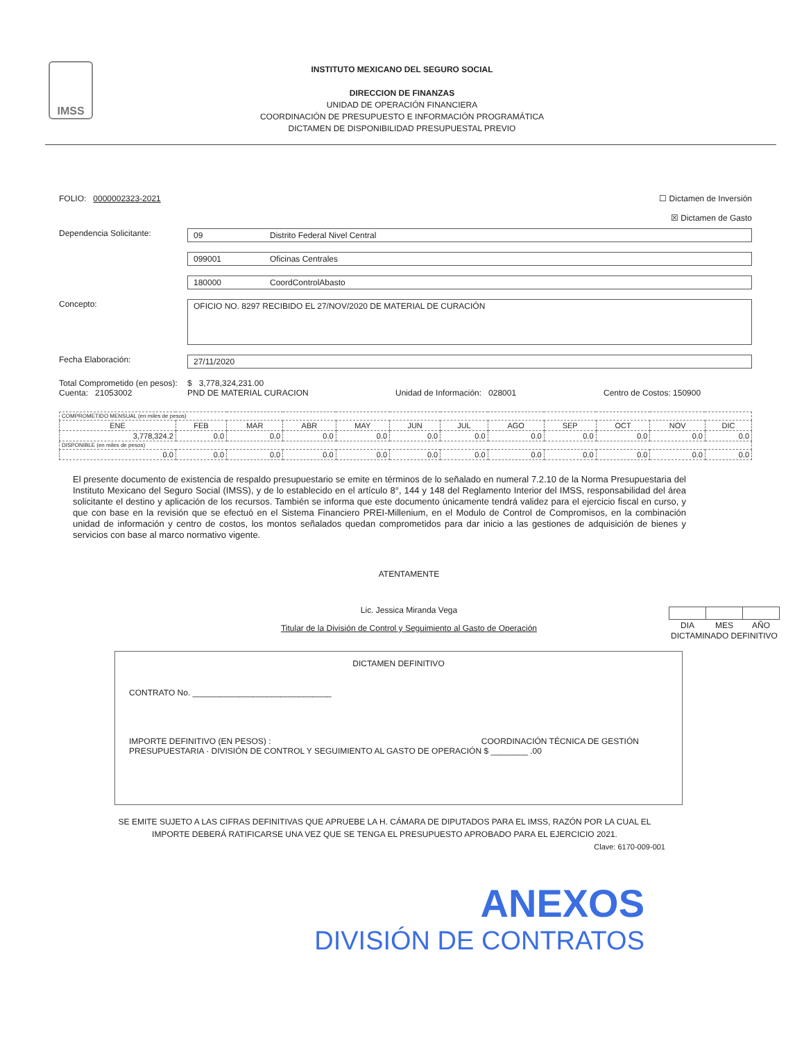IMSS
INSTITUTO MEXICANO DEL SEGURO SOCIAL
DIRECCION DE FINANZAS
UNIDAD DE OPERACIÓN FINANCIERA
COORDINACIÓN DE PRESUPUESTO E INFORMACIÓN PROGRAMÁTICA
DICTAMEN DE DISPONIBILIDAD PRESUPUESTAL PREVIO
FOLIO: 0000002323-2021 ☐ Dictamen de Inversión
☒ Dictamen de Gasto
Dependencia Solicitante: 09 Distrito Federal Nivel Central
099001 Oficinas Centrales
180000 CoordControlAbasto
Concepto:
OFICIO NO. 8297 RECIBIDO EL 27/NOV/2020 DE MATERIAL DE CURACIÓN
Fecha Elaboración: 27/11/2020
Total Comprometido (en pesos): $ 3,778,324,231.00
Cuenta: 21053002 PND DE MATERIAL CURACION Unidad de Información: 028001 Centro de Costos: 150900
| COMPROMETIDO MENSUAL (en miles de pesos) | | | | | | | | | | | |
| ENE | FEB | MAR | ABR | MAY | JUN | JUL | AGO | SEP | OCT | NOV | DIC |
| 3,778,324.2 | 0.0 | 0.0 | 0.0 | 0.0 | 0.0 | 0.0 | 0.0 | 0.0 | 0.0 | 0.0 | 0.0 |
| DISPONIBLE (en miles de pesos) | | | | | | | | | | | |
| 0.0 | 0.0 | 0.0 | 0.0 | 0.0 | 0.0 | 0.0 | 0.0 | 0.0 | 0.0 | 0.0 | 0.0 |
El presente documento de existencia de respaldo presupuestario se emite en términos de lo señalado en numeral 7.2.10 de la Norma Presupuestaria del Instituto Mexicano del Seguro Social (IMSS), y de lo establecido en el artículo 8°, 144 y 148 del Reglamento Interior del IMSS, responsabilidad del área solicitante el destino y aplicación de los recursos. También se informa que este documento únicamente tendrá validez para el ejercicio fiscal en curso, y que con base en la revisión que se efectuó en el Sistema Financiero PREI-Millenium, en el Modulo de Control de Compromisos, en la combinación unidad de información y centro de costos, los montos señalados quedan comprometidos para dar inicio a las gestiones de adquisición de bienes y servicios con base al marco normativo vigente.
ATENTAMENTE
Lic. Jessica Miranda Vega
Titular de la División de Control y Seguimiento al Gasto de Operación
| DIA | MES | AÑO |
DICTAMINADO DEFINITIVO
DICTAMEN DEFINITIVO
CONTRATO No. ______________________________
IMPORTE DEFINITIVO (EN PESOS) : COORDINACIÓN TÉCNICA DE GESTIÓN PRESUPUESTARIA · DIVISIÓN DE CONTROL Y SEGUIMIENTO AL GASTO DE OPERACIÓN $ ________ .00
SE EMITE SUJETO A LAS CIFRAS DEFINITIVAS QUE APRUEBE LA H. CÁMARA DE DIPUTADOS PARA EL IMSS, RAZÓN POR LA CUAL EL IMPORTE DEBERÁ RATIFICARSE UNA VEZ QUE SE TENGA EL PRESUPUESTO APROBADO PARA EL EJERCICIO 2021.
Clave: 6170-009-001
ANEXOS
DIVISIÓN DE CONTRATOS